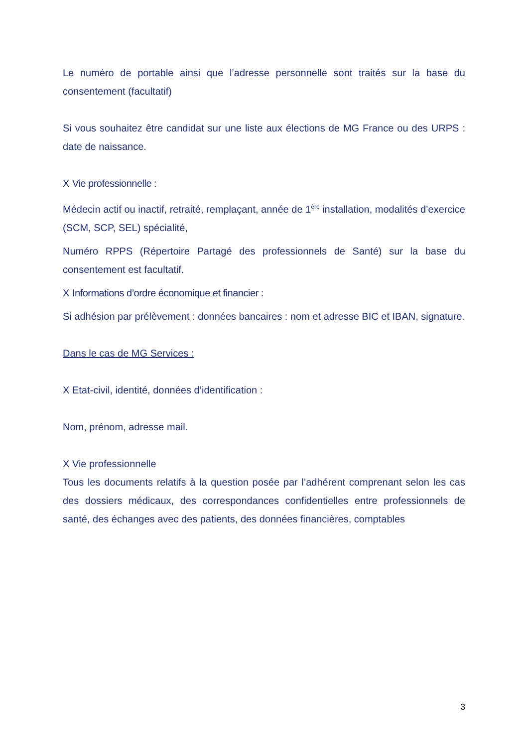Le numéro de portable ainsi que l’adresse personnelle sont traités sur la base du consentement (facultatif)
Si vous souhaitez être candidat sur une liste aux élections de MG France ou des URPS : date de naissance.
X Vie professionnelle :
Médecin actif ou inactif, retraité, remplaçant, année de 1<sup>ère</sup> installation, modalités d’exercice (SCM, SCP, SEL) spécialité,
Numéro RPPS (Répertoire Partagé des professionnels de Santé) sur la base du consentement est facultatif.
X Informations d’ordre économique et financier :
Si adhésion par prélèvement : données bancaires : nom et adresse BIC et IBAN, signature.
Dans le cas de MG Services :
X Etat-civil, identité, données d’identification :
Nom, prénom, adresse mail.
X Vie professionnelle
Tous les documents relatifs à la question posée par l’adhérent comprenant selon les cas des dossiers médicaux, des correspondances confidentielles entre professionnels de santé, des échanges avec des patients, des données financières, comptables
3